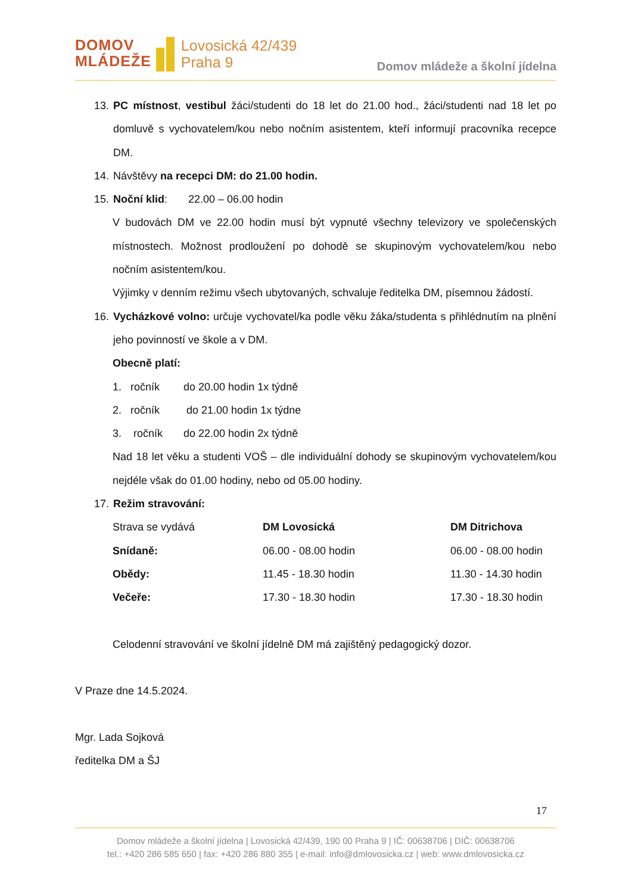DOMOV
MLÁDEŽE
Lovosická 42/439
Praha 9
Domov mládeže a školní jídelna
13.
PC místnost, vestibul žáci/studenti do 18 let do 21.00 hod., žáci/studenti nad 18 let po domluvě s vychovatelem/kou nebo nočním asistentem, kteří informují pracovníka recepce DM.
14.
Návštěvy na recepci DM: do 21.00 hodin.
15.
Noční klid: 22.00 – 06.00 hodin
V budovách DM ve 22.00 hodin musí být vypnuté všechny televizory ve společenských místnostech. Možnost prodloužení po dohodě se skupinovým vychovatelem/kou nebo nočním asistentem/kou.
Výjimky v denním režimu všech ubytovaných, schvaluje ředitelka DM, písemnou žádostí.
16.
Vycházkové volno: určuje vychovatel/ka podle věku žáka/studenta s přihlédnutím na plnění jeho povinností ve škole a v DM.
Obecně platí:
1. ročník do 20.00 hodin 1x týdně
2. ročník do 21.00 hodin 1x týdne
3. ročník do 22.00 hodin 2x týdně
Nad 18 let věku a studenti VOŠ – dle individuální dohody se skupinovým vychovatelem/kou nejdéle však do 01.00 hodiny, nebo od 05.00 hodiny.
17.
Režim stravování:
| Strava se vydává | DM Lovosická | DM Ditrichova |
| Snídaně: | 06.00 - 08.00 hodin | 06.00 - 08.00 hodin |
| Obědy: | 11.45 - 18.30 hodin | 11.30 - 14.30 hodin |
| Večeře: | 17.30 - 18.30 hodin | 17.30 - 18.30 hodin |
Celodenní stravování ve školní jídelně DM má zajištěný pedagogický dozor.
V Praze dne 14.5.2024.
Mgr. Lada Sojková
ředitelka DM a ŠJ
17
Domov mládeže a školní jídelna | Lovosická 42/439, 190 00 Praha 9 | IČ: 00638706 | DIČ: 00638706
tel.: +420 286 585 650 | fax: +420 286 880 355 | e-mail: info@dmlovosicka.cz | web: www.dmlovosicka.cz